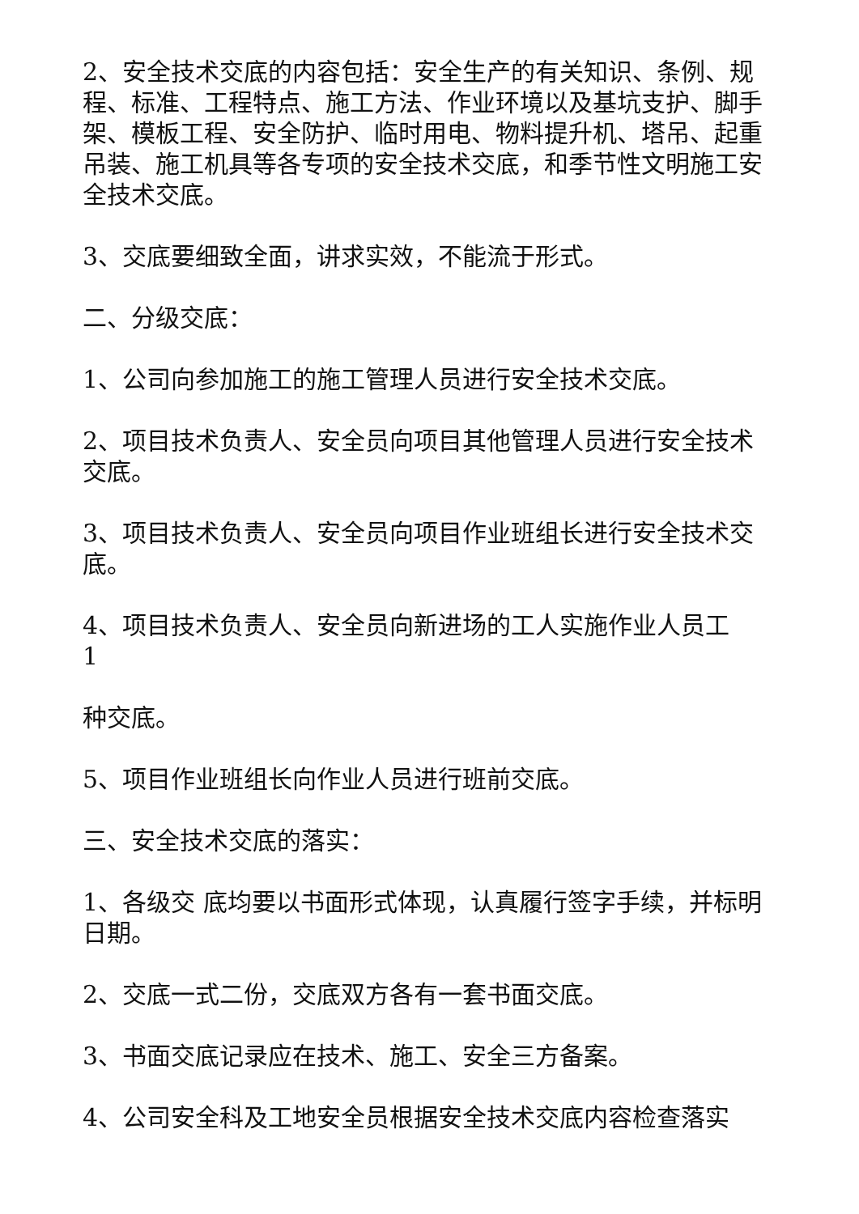2、安全技术交底的内容包括：安全生产的有关知识、条例、规程、标准、工程特点、施工方法、作业环境以及基坑支护、脚手架、模板工程、安全防护、临时用电、物料提升机、塔吊、起重吊装、施工机具等各专项的安全技术交底，和季节性文明施工安全技术交底。
3、交底要细致全面，讲求实效，不能流于形式。
二、分级交底：
1、公司向参加施工的施工管理人员进行安全技术交底。
2、项目技术负责人、安全员向项目其他管理人员进行安全技术交底。
3、项目技术负责人、安全员向项目作业班组长进行安全技术交底。
4、项目技术负责人、安全员向新进场的工人实施作业人员工
1
种交底。
5、项目作业班组长向作业人员进行班前交底。
三、安全技术交底的落实：
1、各级交 底均要以书面形式体现，认真履行签字手续，并标明日期。
2、交底一式二份，交底双方各有一套书面交底。
3、书面交底记录应在技术、施工、安全三方备案。
4、公司安全科及工地安全员根据安全技术交底内容检查落实